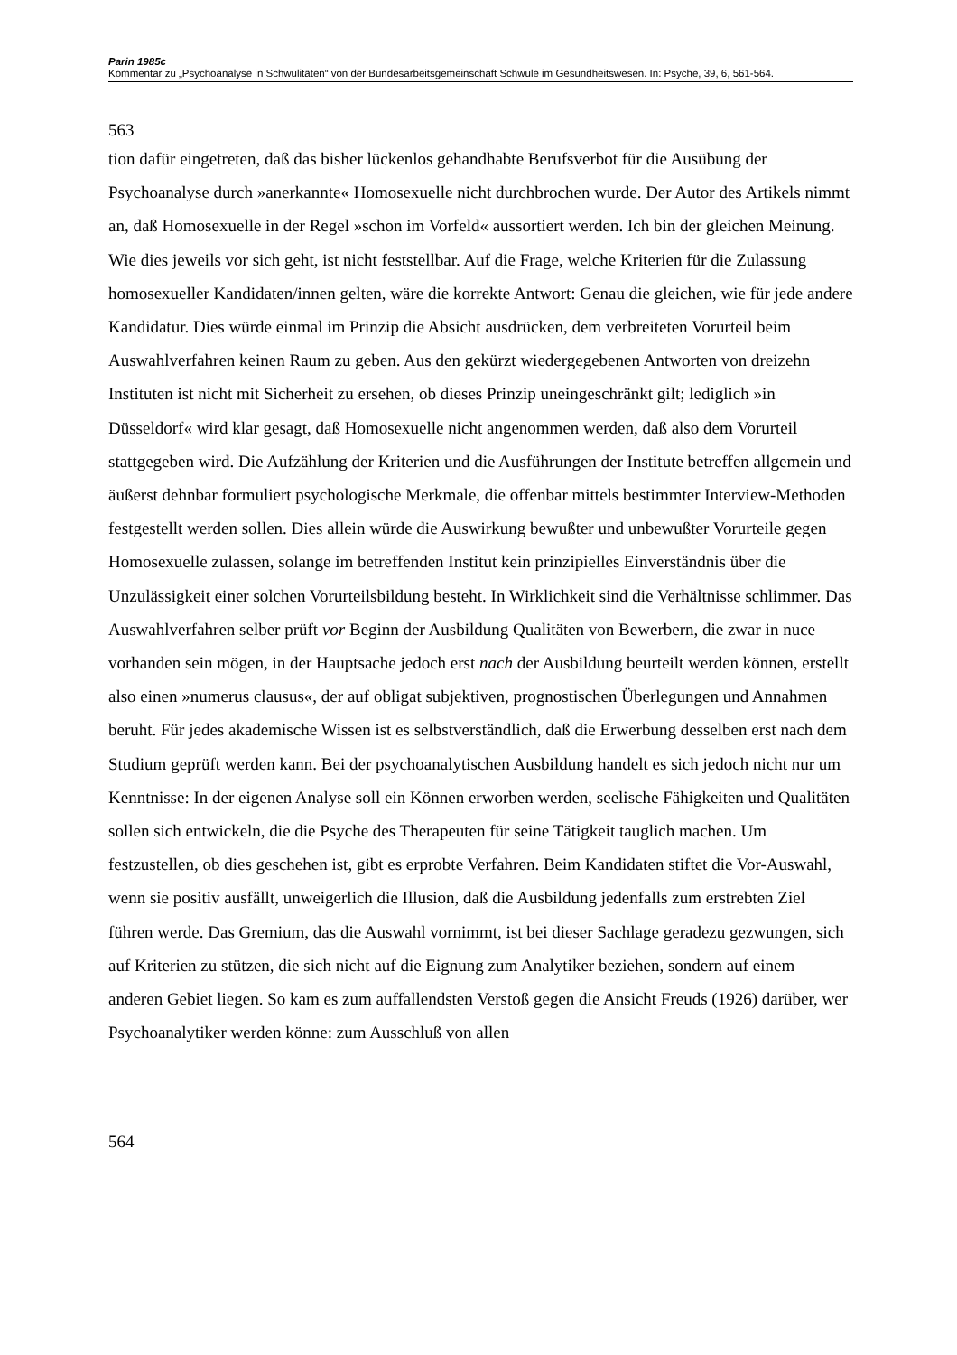Parin 1985c
Kommentar zu „Psychoanalyse in Schwulitäten“ von der Bundesarbeitsgemeinschaft Schwule im Gesundheitswesen. In: Psyche, 39, 6, 561-564.
563
tion dafür eingetreten, daß das bisher lückenlos gehandhabte Berufsverbot für die Ausübung der Psychoanalyse durch »anerkannte« Homosexuelle nicht durchbrochen wurde. Der Autor des Artikels nimmt an, daß Homosexuelle in der Regel »schon im Vorfeld« aussortiert werden. Ich bin der gleichen Meinung. Wie dies jeweils vor sich geht, ist nicht feststellbar. Auf die Frage, welche Kriterien für die Zulassung homosexueller Kandidaten/innen gelten, wäre die korrekte Antwort: Genau die gleichen, wie für jede andere Kandidatur. Dies würde einmal im Prinzip die Absicht ausdrücken, dem verbreiteten Vorurteil beim Auswahlverfahren keinen Raum zu geben. Aus den gekürzt wiedergegebenen Antworten von dreizehn Instituten ist nicht mit Sicherheit zu ersehen, ob dieses Prinzip uneingeschränkt gilt; lediglich »in Düsseldorf« wird klar gesagt, daß Homosexuelle nicht angenommen werden, daß also dem Vorurteil stattgegeben wird. Die Aufzählung der Kriterien und die Ausführungen der Institute betreffen allgemein und äußerst dehnbar formuliert psychologische Merkmale, die offenbar mittels bestimmter Interview-Methoden festgestellt werden sollen. Dies allein würde die Auswirkung bewußter und unbewußter Vorurteile gegen Homosexuelle zulassen, solange im betreffenden Institut kein prinzipielles Einverständnis über die Unzulässigkeit einer solchen Vorurteilsbildung besteht. In Wirklichkeit sind die Verhältnisse schlimmer. Das Auswahlverfahren selber prüft vor Beginn der Ausbildung Qualitäten von Bewerbern, die zwar in nuce vorhanden sein mögen, in der Hauptsache jedoch erst nach der Ausbildung beurteilt werden können, erstellt also einen »numerus clausus«, der auf obligat subjektiven, prognostischen Überlegungen und Annahmen beruht. Für jedes akademische Wissen ist es selbstverständlich, daß die Erwerbung desselben erst nach dem Studium geprüft werden kann. Bei der psychoanalytischen Ausbildung handelt es sich jedoch nicht nur um Kenntnisse: In der eigenen Analyse soll ein Können erworben werden, seelische Fähigkeiten und Qualitäten sollen sich entwickeln, die die Psyche des Therapeuten für seine Tätigkeit tauglich machen. Um festzustellen, ob dies geschehen ist, gibt es erprobte Verfahren. Beim Kandidaten stiftet die Vor-Auswahl, wenn sie positiv ausfällt, unweigerlich die Illusion, daß die Ausbildung jedenfalls zum erstrebten Ziel führen werde. Das Gremium, das die Auswahl vornimmt, ist bei dieser Sachlage geradezu gezwungen, sich auf Kriterien zu stützen, die sich nicht auf die Eignung zum Analytiker beziehen, sondern auf einem anderen Gebiet liegen. So kam es zum auffallendsten Verstoß gegen die Ansicht Freuds (1926) darüber, wer Psychoanalytiker werden könne: zum Ausschluß von allen
564